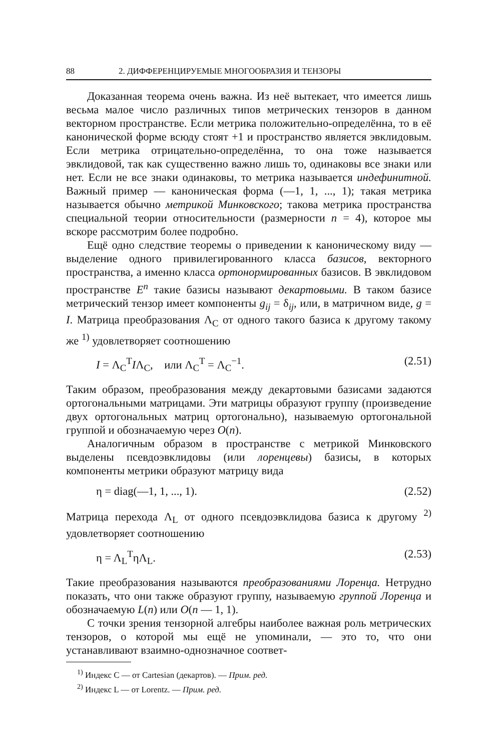88 2. ДИФФЕРЕНЦИРУЕМЫЕ МНОГООБРАЗИЯ И ТЕНЗОРЫ
Доказанная теорема очень важна. Из неё вытекает, что имеется лишь весьма малое число различных типов метрических тензоров в данном векторном пространстве. Если метрика положительно-определённа, то в её канонической форме всюду стоят +1 и пространство является эвклидовым. Если метрика отрицательно-определённа, то она тоже называется эвклидовой, так как существенно важно лишь то, одинаковы все знаки или нет. Если не все знаки одинаковы, то метрика называется индефинитной. Важный пример — каноническая форма (—1, 1, ..., 1); такая метрика называется обычно метрикой Минковского; такова метрика пространства специальной теории относительности (размерности n = 4), которое мы вскоре рассмотрим более подробно.
Ещё одно следствие теоремы о приведении к каноническому виду — выделение одного привилегированного класса базисов, векторного пространства, а именно класса ортонормированных базисов. В эвклидовом пространстве E<sup>n</sup> такие базисы называют декартовыми. В таком базисе метрический тензор имеет компоненты g<sub>ij</sub> = δ<sub>ij</sub>, или, в матричном виде, g = I. Матрица преобразования Λ<sub>C</sub> от одного такого базиса к другому такому же <sup>1)</sup> удовлетворяет соотношению
I = Λ<sub>C</sub><sup>T</sup>IΛ<sub>C</sub>, или Λ<sub>C</sub><sup>T</sup> = Λ<sub>C</sub><sup>−1</sup>. (2.51)
Таким образом, преобразования между декартовыми базисами задаются ортогональными матрицами. Эти матрицы образуют группу (произведение двух ортогональных матриц ортогонально), называемую ортогональной группой и обозначаемую через O(n).
Аналогичным образом в пространстве с метрикой Минковского выделены псевдоэвклидовы (или лоренцевы) базисы, в которых компоненты метрики образуют матрицу вида
η = diag(—1, 1, ..., 1). (2.52)
Матрица перехода Λ<sub>L</sub> от одного псевдоэвклидова базиса к другому <sup>2)</sup> удовлетворяет соотношению
η = Λ<sub>L</sub><sup>T</sup>ηΛ<sub>L</sub>. (2.53)
Такие преобразования называются преобразованиями Лоренца. Нетрудно показать, что они также образуют группу, называемую группой Лоренца и обозначаемую L(n) или O(n — 1, 1).
С точки зрения тензорной алгебры наиболее важная роль метрических тензоров, о которой мы ещё не упоминали, — это то, что они устанавливают взаимно-однозначное соответ-
<sup>1)</sup> Индекс C — от Cartesian (декартов). — Прим. ред.
<sup>2)</sup> Индекс L — от Lorentz. — Прим. ред.